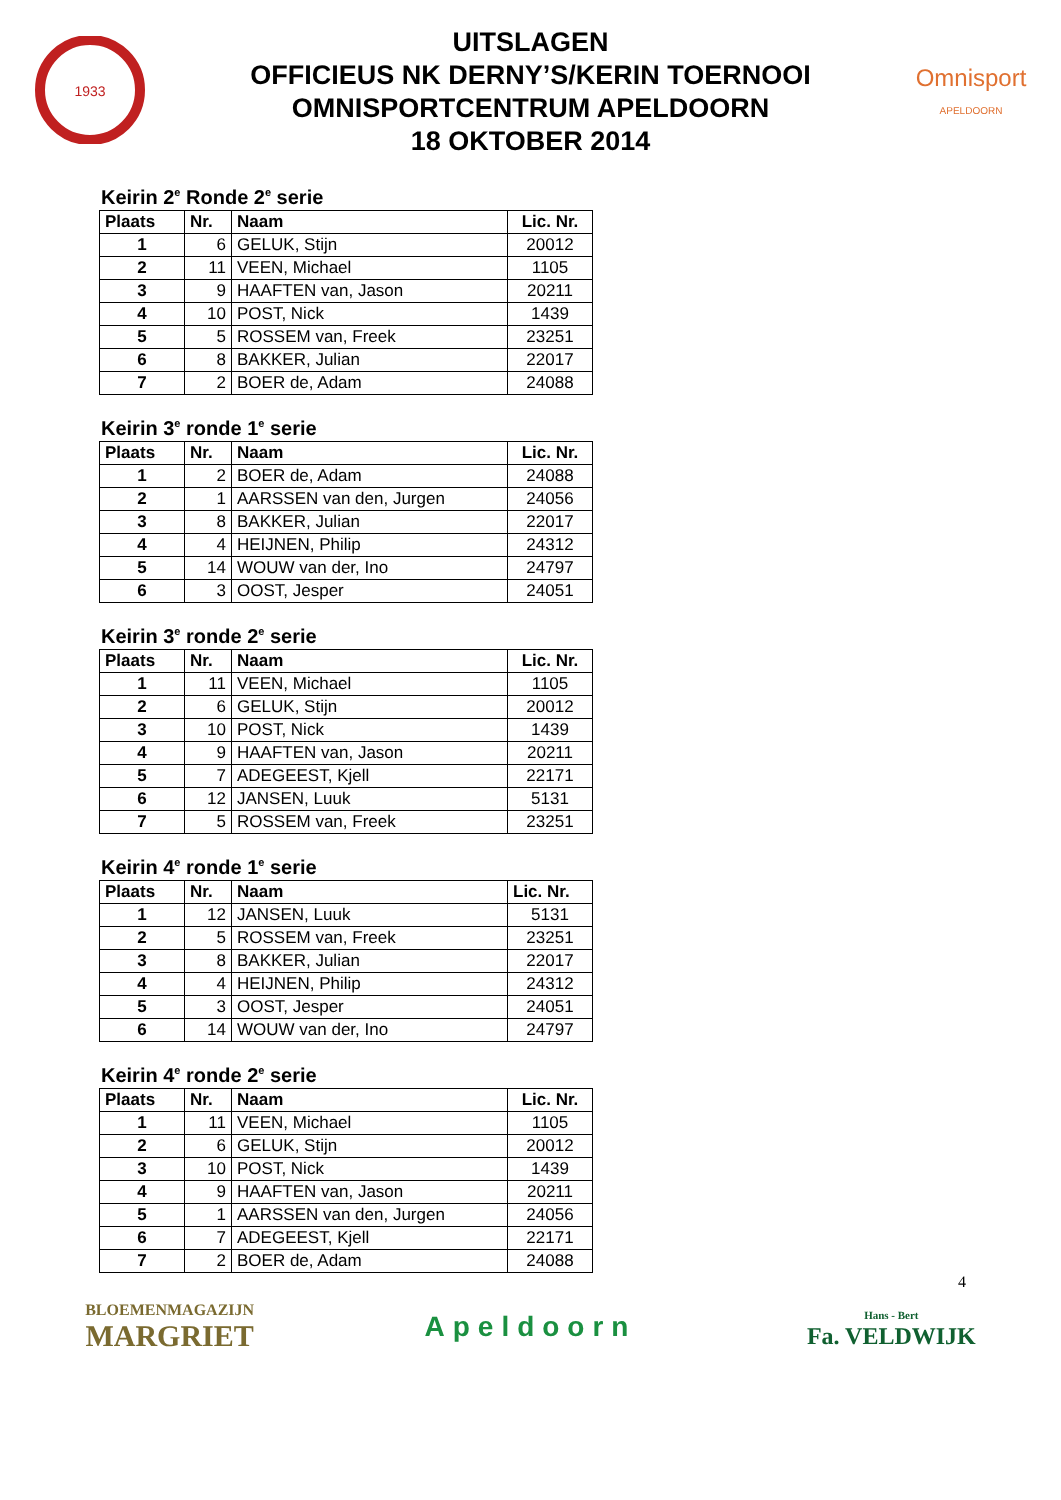1933
UITSLAGEN
OFFICIEUS NK DERNY’S/KERIN TOERNOOI
OMNISPORTCENTRUM APELDOORN
18 OKTOBER 2014
Omnisport
APELDOORN
Keirin 2<sup>e</sup> Ronde 2<sup>e</sup> serie
| Plaats | Nr. | Naam | Lic. Nr. |
| --- | --- | --- | --- |
| 1 | 6 | GELUK, Stijn | 20012 |
| 2 | 11 | VEEN, Michael | 1105 |
| 3 | 9 | HAAFTEN van, Jason | 20211 |
| 4 | 10 | POST, Nick | 1439 |
| 5 | 5 | ROSSEM van, Freek | 23251 |
| 6 | 8 | BAKKER, Julian | 22017 |
| 7 | 2 | BOER de, Adam | 24088 |
Keirin 3<sup>e</sup> ronde 1<sup>e</sup> serie
| Plaats | Nr. | Naam | Lic. Nr. |
| --- | --- | --- | --- |
| 1 | 2 | BOER de, Adam | 24088 |
| 2 | 1 | AARSSEN van den, Jurgen | 24056 |
| 3 | 8 | BAKKER, Julian | 22017 |
| 4 | 4 | HEIJNEN, Philip | 24312 |
| 5 | 14 | WOUW van der, Ino | 24797 |
| 6 | 3 | OOST, Jesper | 24051 |
Keirin 3<sup>e</sup> ronde 2<sup>e</sup> serie
| Plaats | Nr. | Naam | Lic. Nr. |
| --- | --- | --- | --- |
| 1 | 11 | VEEN, Michael | 1105 |
| 2 | 6 | GELUK, Stijn | 20012 |
| 3 | 10 | POST, Nick | 1439 |
| 4 | 9 | HAAFTEN van, Jason | 20211 |
| 5 | 7 | ADEGEEST, Kjell | 22171 |
| 6 | 12 | JANSEN, Luuk | 5131 |
| 7 | 5 | ROSSEM van, Freek | 23251 |
Keirin 4<sup>e</sup> ronde 1<sup>e</sup> serie
| Plaats | Nr. | Naam | Lic. Nr. |
| --- | --- | --- | --- |
| 1 | 12 | JANSEN, Luuk | 5131 |
| 2 | 5 | ROSSEM van, Freek | 23251 |
| 3 | 8 | BAKKER, Julian | 22017 |
| 4 | 4 | HEIJNEN, Philip | 24312 |
| 5 | 3 | OOST, Jesper | 24051 |
| 6 | 14 | WOUW van der, Ino | 24797 |
Keirin 4<sup>e</sup> ronde 2<sup>e</sup> serie
| Plaats | Nr. | Naam | Lic. Nr. |
| --- | --- | --- | --- |
| 1 | 11 | VEEN, Michael | 1105 |
| 2 | 6 | GELUK, Stijn | 20012 |
| 3 | 10 | POST, Nick | 1439 |
| 4 | 9 | HAAFTEN van, Jason | 20211 |
| 5 | 1 | AARSSEN van den, Jurgen | 24056 |
| 6 | 7 | ADEGEEST, Kjell | 22171 |
| 7 | 2 | BOER de, Adam | 24088 |
4
BLOEMENMAGAZIJN
MARGRIET
Apeldoorn
Hans - Bert
Fa. VELDWIJK